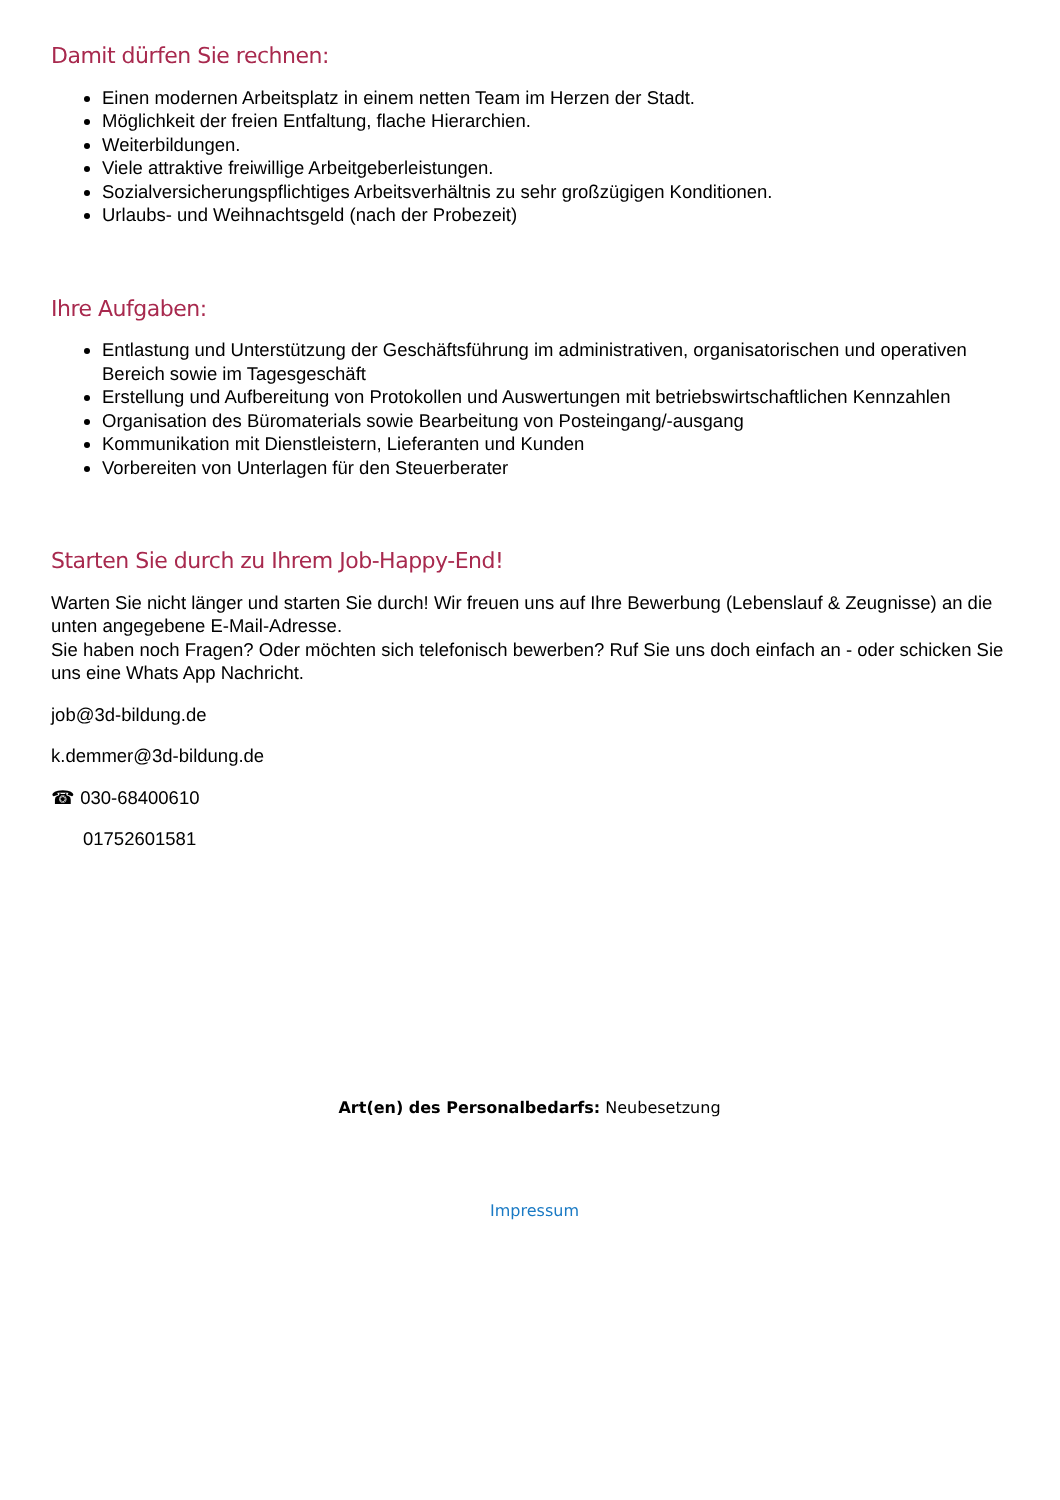Damit dürfen Sie rechnen:
Einen modernen Arbeitsplatz in einem netten Team im Herzen der Stadt.
Möglichkeit der freien Entfaltung, flache Hierarchien.
Weiterbildungen.
Viele attraktive freiwillige Arbeitgeberleistungen.
Sozialversicherungspflichtiges Arbeitsverhältnis zu sehr großzügigen Konditionen.
Urlaubs- und Weihnachtsgeld (nach der Probezeit)
Ihre Aufgaben:
Entlastung und Unterstützung der Geschäftsführung im administrativen, organisatorischen und operativen Bereich sowie im Tagesgeschäft
Erstellung und Aufbereitung von Protokollen und Auswertungen mit betriebswirtschaftlichen Kennzahlen
Organisation des Büromaterials sowie Bearbeitung von Posteingang/-ausgang
Kommunikation mit Dienstleistern, Lieferanten und Kunden
Vorbereiten von Unterlagen für den Steuerberater
Starten Sie durch zu Ihrem Job-Happy-End!
Warten Sie nicht länger und starten Sie durch! Wir freuen uns auf Ihre Bewerbung (Lebenslauf & Zeugnisse) an die unten angegebene E-Mail-Adresse.
Sie haben noch Fragen? Oder möchten sich telefonisch bewerben? Ruf Sie uns doch einfach an - oder schicken Sie uns eine Whats App Nachricht.
job@3d-bildung.de
k.demmer@3d-bildung.de
☎ 030-68400610
01752601581
Art(en) des Personalbedarfs: Neubesetzung
Impressum